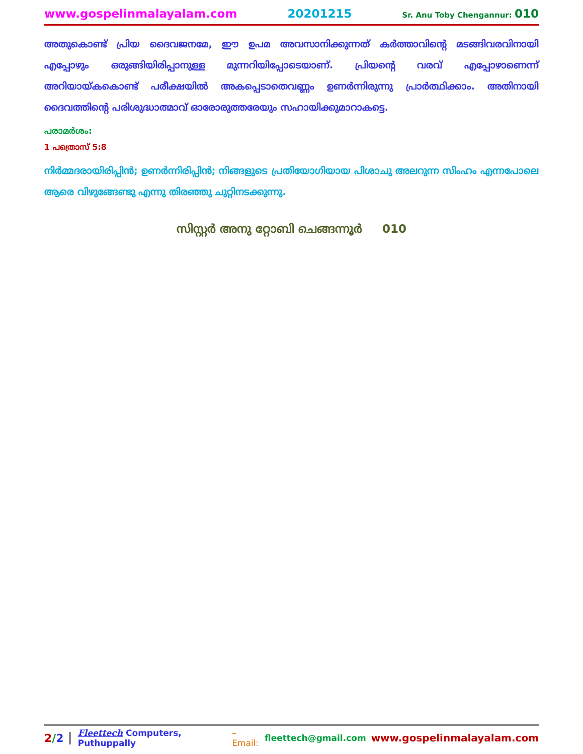www.gospelinmalayalam.com 20201215 Sr. Anu Toby Chengannur: 010
അതുകൊണ്ട് പ്രിയ ദൈവജനമേ, ഈ ഉപമ അവസാനിക്കുന്നത് കർത്താവിന്റെ മടങ്ങിവരവിനായി എപ്പോഴും ഒരുങ്ങിയിരിപ്പാനുള്ള മുന്നറിയിപ്പോടെയാണ്. പ്രിയന്റെ വരവ് എപ്പോഴാണെന്ന് അറിയായ്കകൊണ്ട് പരീക്ഷയിൽ അകപ്പെടാതെവണ്ണം ഉണർന്നിരുന്നു പ്രാർത്ഥിക്കാം. അതിനായി ദൈവത്തിന്റെ പരിശുദ്ധാത്മാവ് ഓരോരുത്തരേയും സഹായിക്കുമാറാകട്ടെ.
പരാമർശം:
1 പത്രൊസ് 5:8
നിർമ്മദരായിരിപ്പിൻ; ഉണർന്നിരിപ്പിൻ; നിങ്ങളുടെ പ്രതിയോഗിയായ പിശാചു അലറുന്ന സിംഹം എന്നപോലെ ആരെ വിഴുങ്ങേണ്ടു എന്നു തിരഞ്ഞു ചുറ്റിനടക്കുന്നു.
സിസ്റ്റർ അനു റ്റോബി ചെങ്ങന്നൂർ 010
2/2 Fleettech Computers, Puthuppally – Email: fleettech@gmail.com www.gospelinmalayalam.com